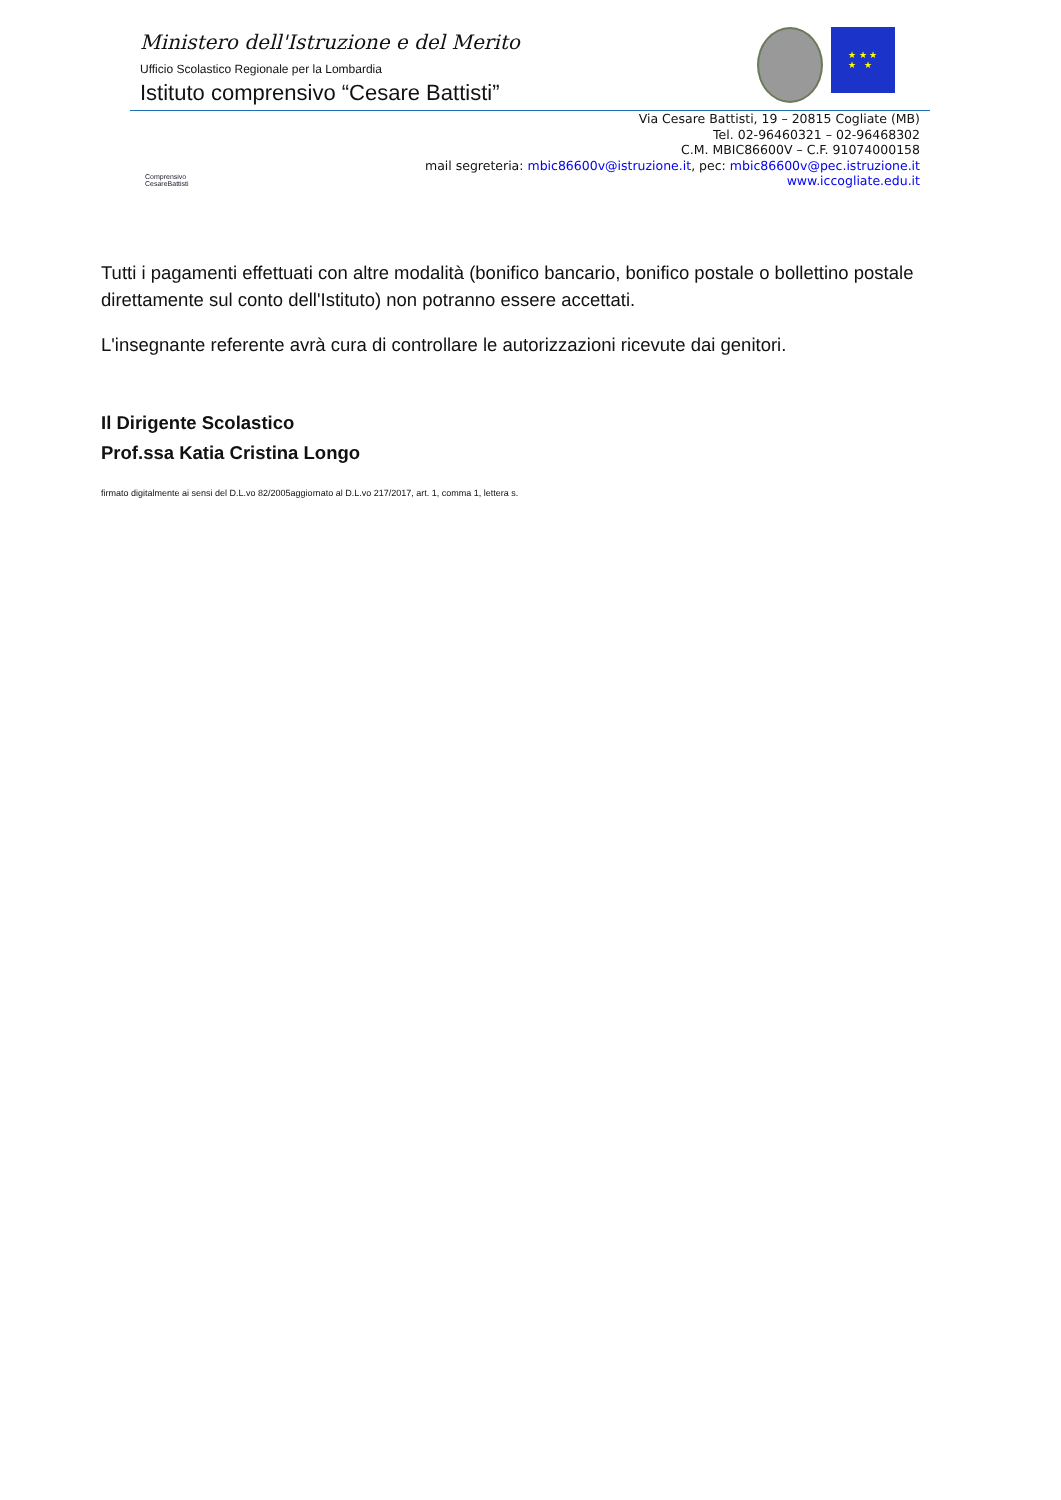Ministero dell'Istruzione e del Merito
Ufficio Scolastico Regionale per la Lombardia
Istituto comprensivo “Cesare Battisti”
★ ★ ★
★ ★
Comprensivo CesareBattisti
Via Cesare Battisti, 19 – 20815 Cogliate (MB)
Tel. 02-96460321 – 02-96468302
C.M. MBIC86600V – C.F. 91074000158
mail segreteria: mbic86600v@istruzione.it, pec: mbic86600v@pec.istruzione.it
www.iccogliate.edu.it
Tutti i pagamenti effettuati con altre modalità (bonifico bancario, bonifico postale o bollettino postale direttamente sul conto dell'Istituto) non potranno essere accettati.
L'insegnante referente avrà cura di controllare le autorizzazioni ricevute dai genitori.
Il Dirigente Scolastico
Prof.ssa Katia Cristina Longo
firmato digitalmente ai sensi del D.L.vo 82/2005aggiornato al D.L.vo 217/2017, art. 1, comma 1, lettera s.